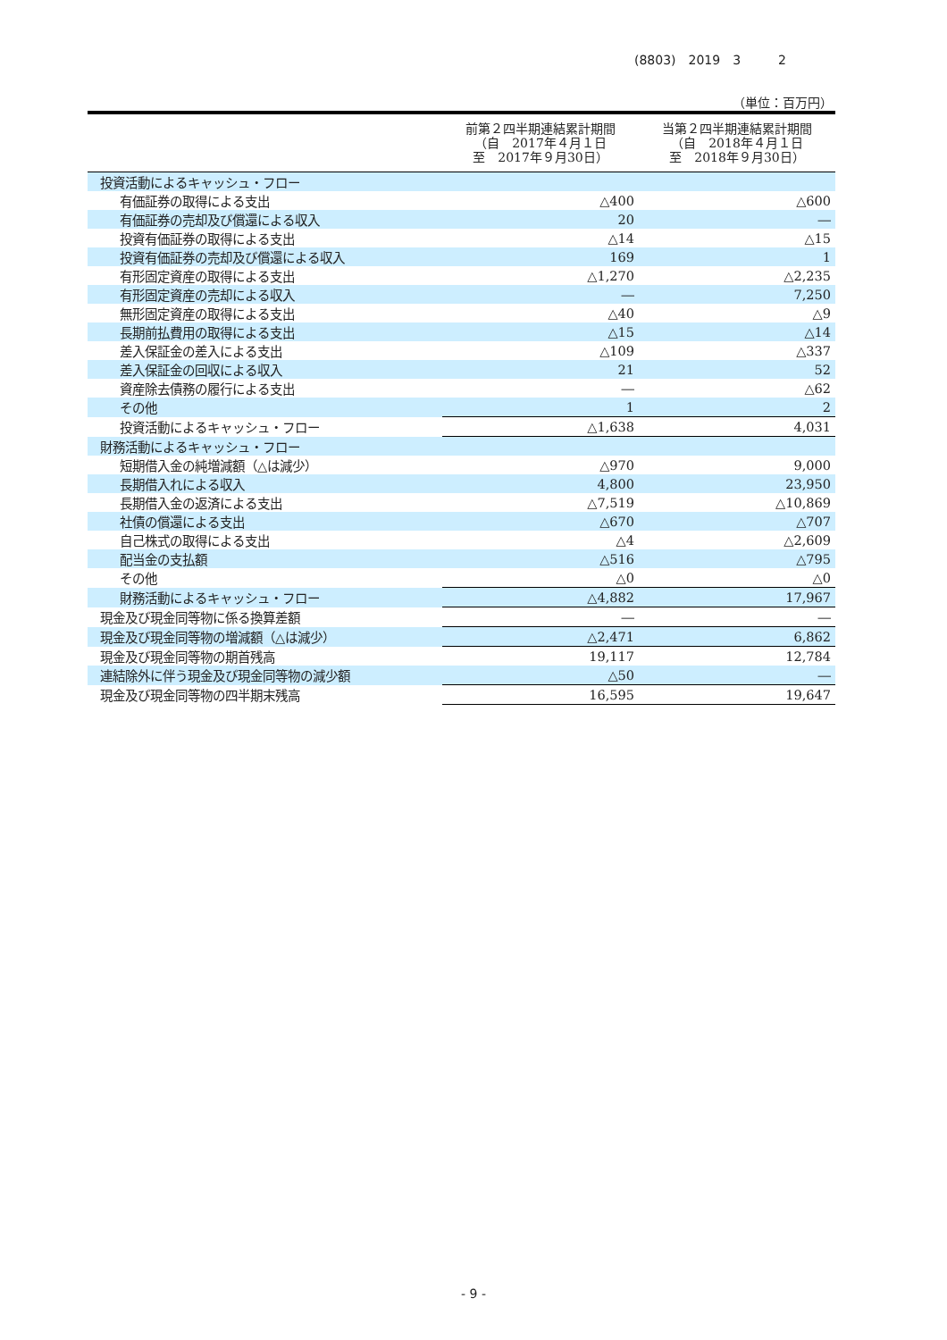(8803)　2019　3　　　2
（単位：百万円）
| | 前第２四半期連結累計期間 （自 2017年４月１日 至 2017年９月30日） | 当第２四半期連結累計期間 （自 2018年４月１日 至 2018年９月30日） |
| --- | --- | --- |
| 投資活動によるキャッシュ・フロー | | |
| 有価証券の取得による支出 | △400 | △600 |
| 有価証券の売却及び償還による収入 | 20 | ― |
| 投資有価証券の取得による支出 | △14 | △15 |
| 投資有価証券の売却及び償還による収入 | 169 | 1 |
| 有形固定資産の取得による支出 | △1,270 | △2,235 |
| 有形固定資産の売却による収入 | ― | 7,250 |
| 無形固定資産の取得による支出 | △40 | △9 |
| 長期前払費用の取得による支出 | △15 | △14 |
| 差入保証金の差入による支出 | △109 | △337 |
| 差入保証金の回収による収入 | 21 | 52 |
| 資産除去債務の履行による支出 | ― | △62 |
| その他 | 1 | 2 |
| 投資活動によるキャッシュ・フロー | △1,638 | 4,031 |
| 財務活動によるキャッシュ・フロー | | |
| 短期借入金の純増減額（△は減少） | △970 | 9,000 |
| 長期借入れによる収入 | 4,800 | 23,950 |
| 長期借入金の返済による支出 | △7,519 | △10,869 |
| 社債の償還による支出 | △670 | △707 |
| 自己株式の取得による支出 | △4 | △2,609 |
| 配当金の支払額 | △516 | △795 |
| その他 | △0 | △0 |
| 財務活動によるキャッシュ・フロー | △4,882 | 17,967 |
| 現金及び現金同等物に係る換算差額 | ― | ― |
| 現金及び現金同等物の増減額（△は減少） | △2,471 | 6,862 |
| 現金及び現金同等物の期首残高 | 19,117 | 12,784 |
| 連結除外に伴う現金及び現金同等物の減少額 | △50 | ― |
| 現金及び現金同等物の四半期末残高 | 16,595 | 19,647 |
- 9 -